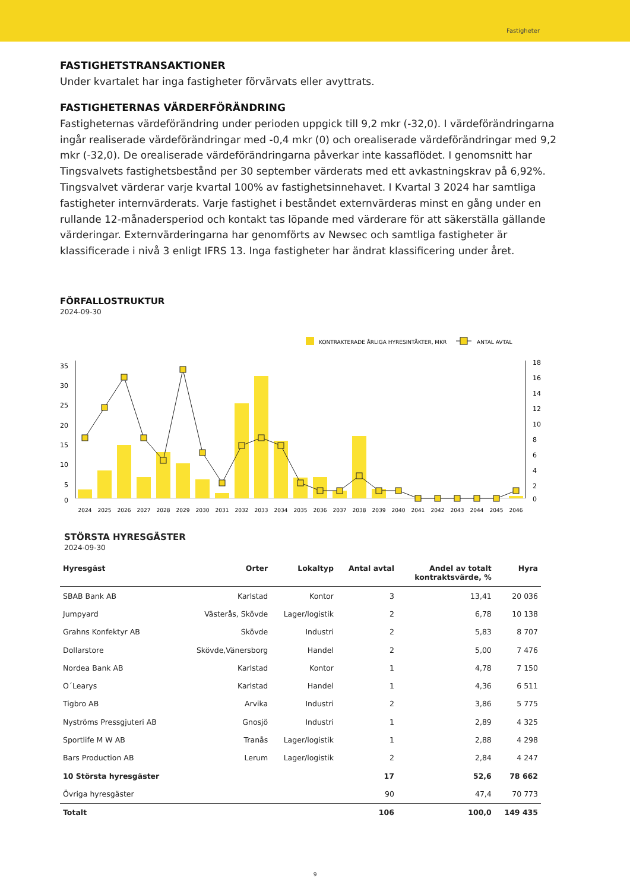Fastigheter
FASTIGHETSTRANSAKTIONER
Under kvartalet har inga fastigheter förvärvats eller avyttrats.
FASTIGHETERNAS VÄRDERFÖRÄNDRING
Fastigheternas värdeförändring under perioden uppgick till 9,2 mkr (-32,0). I värdeförändringarna ingår realiserade värdeförändringar med -0,4 mkr (0) och orealiserade värdeförändringar med 9,2 mkr (-32,0). De orealiserade värdeförändringarna påverkar inte kassaflödet. I genomsnitt har Tingsvalvets fastighetsbestånd per 30 september värderats med ett avkastningskrav på 6,92%. Tingsvalvet värderar varje kvartal 100% av fastighetsinnehavet. I Kvartal 3 2024 har samtliga fastigheter internvärderats. Varje fastighet i beståndet externvärderas minst en gång under en rullande 12-månadersperiod och kontakt tas löpande med värderare för att säkerställa gällande värderingar. Externvärderingarna har genomförts av Newsec och samtliga fastigheter är klassificerade i nivå 3 enligt IFRS 13. Inga fastigheter har ändrat klassificering under året.
FÖRFALLOSTRUKTUR
2024-09-30
KONTRAKTERADE ÅRLIGA HYRESINTÄKTER, MKR
ANTAL AVTAL
35
30
25
20
15
10
5
0
18
16
14
12
10
8
6
4
2
0
2024
2025
2026
2027
2028
2029
2030
2031
2032
2033
2034
2035
2036
2037
2038
2039
2040
2041
2042
2043
2044
2045
2046
STÖRSTA HYRESGÄSTER
2024-09-30
| Hyresgäst | Orter | Lokaltyp | Antal avtal | Andel av totalt kontraktsvärde, % | Hyra |
| --- | --- | --- | --- | --- | --- |
| SBAB Bank AB | Karlstad | Kontor | 3 | 13,41 | 20 036 |
| Jumpyard | Västerås, Skövde | Lager/logistik | 2 | 6,78 | 10 138 |
| Grahns Konfektyr AB | Skövde | Industri | 2 | 5,83 | 8 707 |
| Dollarstore | Skövde,Vänersborg | Handel | 2 | 5,00 | 7 476 |
| Nordea Bank AB | Karlstad | Kontor | 1 | 4,78 | 7 150 |
| O´Learys | Karlstad | Handel | 1 | 4,36 | 6 511 |
| Tigbro AB | Arvika | Industri | 2 | 3,86 | 5 775 |
| Nyströms Pressgjuteri AB | Gnosjö | Industri | 1 | 2,89 | 4 325 |
| Sportlife M W AB | Tranås | Lager/logistik | 1 | 2,88 | 4 298 |
| Bars Production AB | Lerum | Lager/logistik | 2 | 2,84 | 4 247 |
| 10 Största hyresgäster | | | 17 | 52,6 | 78 662 |
| Övriga hyresgäster | | | 90 | 47,4 | 70 773 |
| Totalt | | | 106 | 100,0 | 149 435 |
9